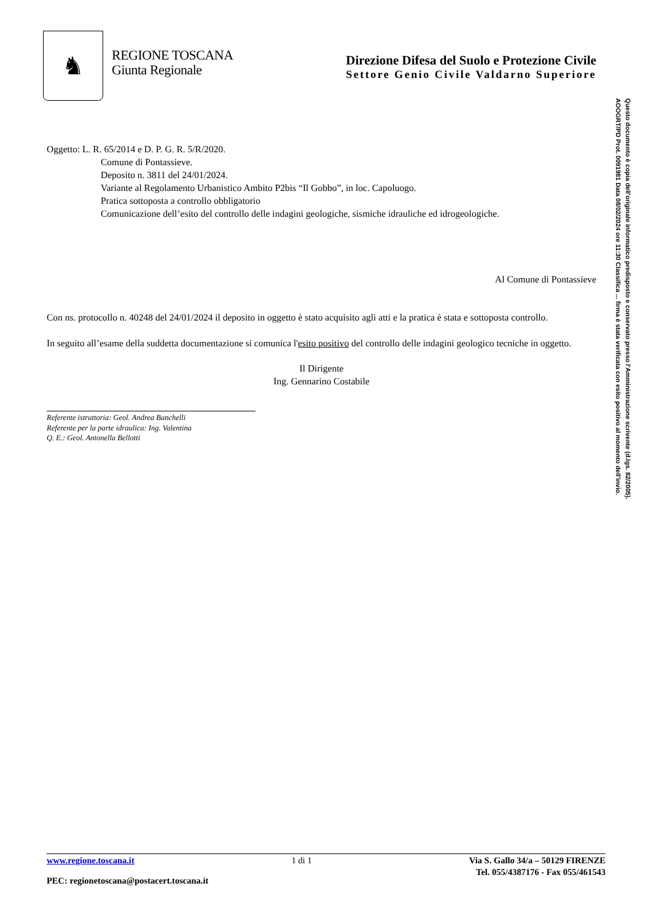♞
REGIONE TOSCANA
Giunta Regionale
Direzione Difesa del Suolo e Protezione Civile
Settore Genio Civile Valdarno Superiore
Oggetto: L. R. 65/2014 e D. P. G. R. 5/R/2020.
Comune di Pontassieve.
Deposito n. 3811 del 24/01/2024.
Variante al Regolamento Urbanistico Ambito P2bis “Il Gobbo”, in loc. Capoluogo.
Pratica sottoposta a controllo obbligatorio
Comunicazione dell’esito del controllo delle indagini geologiche, sismiche idrauliche ed idrogeologiche.
Al Comune di Pontassieve
Con ns. protocollo n. 40248 del 24/01/2024 il deposito in oggetto è stato acquisito agli atti e la pratica è stata e sottoposta controllo.
In seguito all’esame della suddetta documentazione si comunica l'esito positivo del controllo delle indagini geologico tecniche in oggetto.
Il Dirigente
Ing. Gennarino Costabile
Referente istruttoria: Geol. Andrea Banchelli
Referente per la parte idraulica: Ing. Valentina
Q. E.: Geol. Antonella Bellotti
AOOGRT/PD Prot. 0091981 Data 08/02/2024 ore 11:30 Classifica ... firma è stata verificata con esito positivo al momento dell'invio.
Questo documento è copia dell'originale informatico predisposto e conservato presso l'Amministrazione scrivente (d.lgs. 82/2005).
www.regione.toscana.it 1 di 1 Via S. Gallo 34/a – 50129 FIRENZE
PEC: regionetoscana@postacert.toscana.it Tel. 055/4387176 - Fax 055/461543